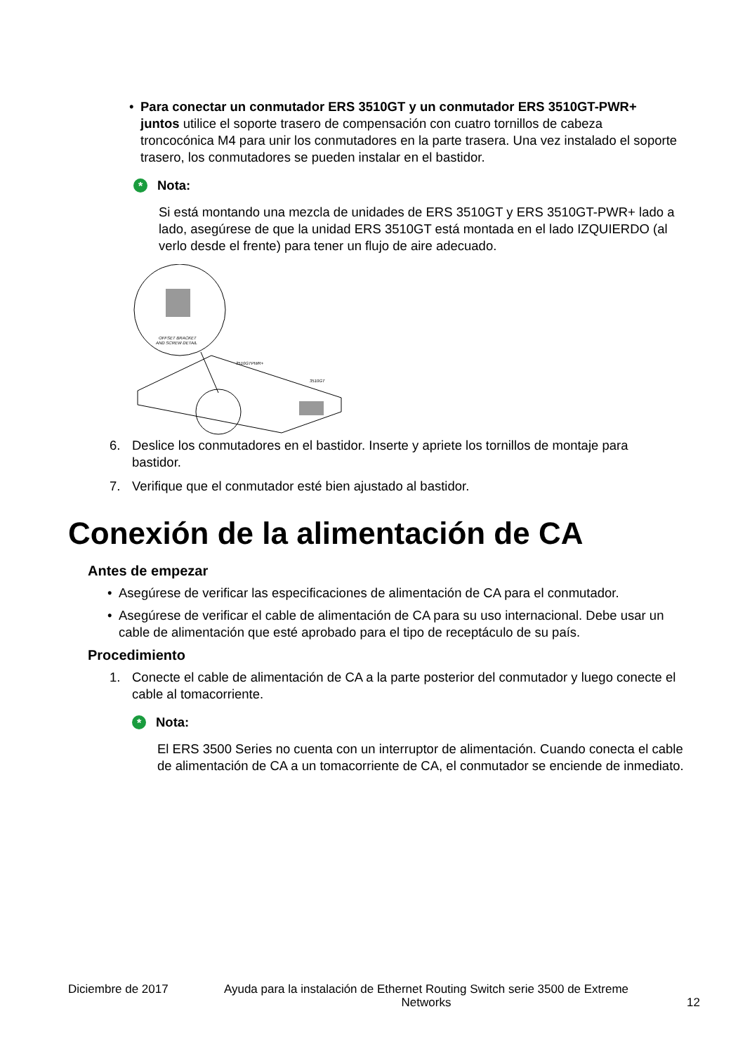• Para conectar un conmutador ERS 3510GT y un conmutador ERS 3510GT-PWR+ juntos utilice el soporte trasero de compensación con cuatro tornillos de cabeza troncocónica M4 para unir los conmutadores en la parte trasera. Una vez instalado el soporte trasero, los conmutadores se pueden instalar en el bastidor.
*
Nota:
Si está montando una mezcla de unidades de ERS 3510GT y ERS 3510GT-PWR+ lado a lado, asegúrese de que la unidad ERS 3510GT está montada en el lado IZQUIERDO (al verlo desde el frente) para tener un flujo de aire adecuado.
OFFSET BRACKET
AND SCREW DETAIL
3510GTPWR+
3510GT
6. Deslice los conmutadores en el bastidor. Inserte y apriete los tornillos de montaje para bastidor.
7. Verifique que el conmutador esté bien ajustado al bastidor.
Conexión de la alimentación de CA
Antes de empezar
• Asegúrese de verificar las especificaciones de alimentación de CA para el conmutador.
• Asegúrese de verificar el cable de alimentación de CA para su uso internacional. Debe usar un cable de alimentación que esté aprobado para el tipo de receptáculo de su país.
Procedimiento
1. Conecte el cable de alimentación de CA a la parte posterior del conmutador y luego conecte el cable al tomacorriente.
*
Nota:
El ERS 3500 Series no cuenta con un interruptor de alimentación. Cuando conecta el cable de alimentación de CA a un tomacorriente de CA, el conmutador se enciende de inmediato.
Diciembre de 2017 Ayuda para la instalación de Ethernet Routing Switch serie 3500 de Extreme Networks 12